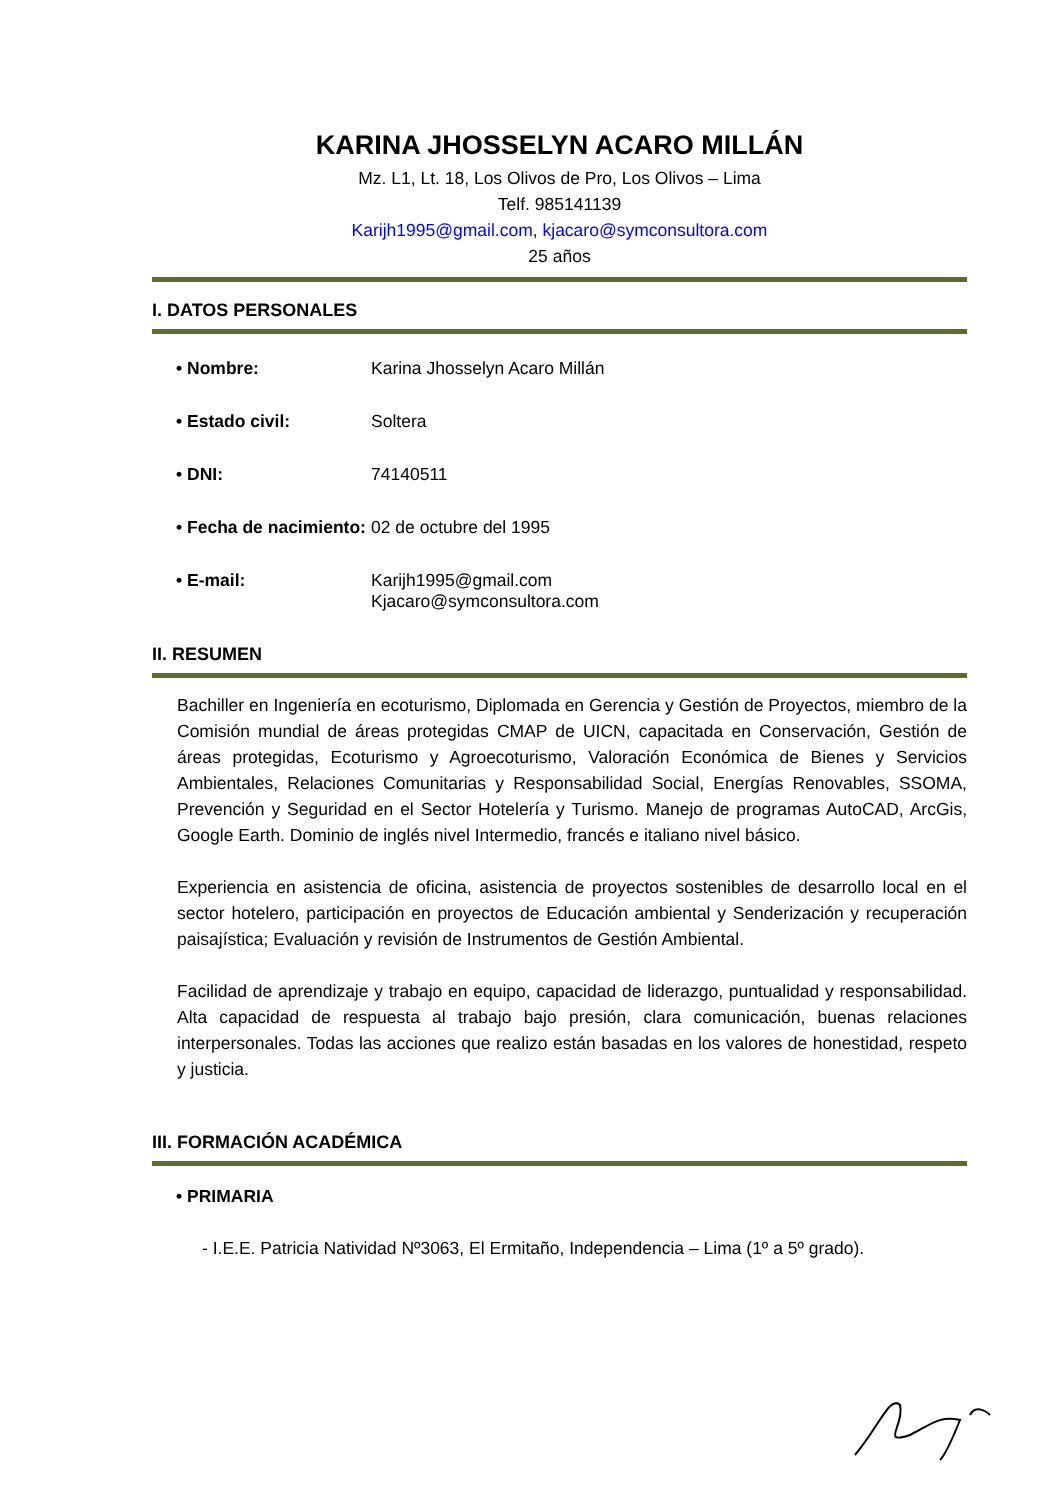KARINA JHOSSELYN ACARO MILLÁN
Mz. L1, Lt. 18, Los Olivos de Pro, Los Olivos – Lima
Telf. 985141139
Karijh1995@gmail.com, kjacaro@symconsultora.com
25 años
I. DATOS PERSONALES
• Nombre: Karina Jhosselyn Acaro Millán
• Estado civil: Soltera
• DNI: 74140511
• Fecha de nacimiento: 02 de octubre del 1995
• E-mail: Karijh1995@gmail.com
Kjacaro@symconsultora.com
II. RESUMEN
Bachiller en Ingeniería en ecoturismo, Diplomada en Gerencia y Gestión de Proyectos, miembro de la Comisión mundial de áreas protegidas CMAP de UICN, capacitada en Conservación, Gestión de áreas protegidas, Ecoturismo y Agroecoturismo, Valoración Económica de Bienes y Servicios Ambientales, Relaciones Comunitarias y Responsabilidad Social, Energías Renovables, SSOMA, Prevención y Seguridad en el Sector Hotelería y Turismo. Manejo de programas AutoCAD, ArcGis, Google Earth. Dominio de inglés nivel Intermedio, francés e italiano nivel básico.
Experiencia en asistencia de oficina, asistencia de proyectos sostenibles de desarrollo local en el sector hotelero, participación en proyectos de Educación ambiental y Senderización y recuperación paisajística; Evaluación y revisión de Instrumentos de Gestión Ambiental.
Facilidad de aprendizaje y trabajo en equipo, capacidad de liderazgo, puntualidad y responsabilidad. Alta capacidad de respuesta al trabajo bajo presión, clara comunicación, buenas relaciones interpersonales. Todas las acciones que realizo están basadas en los valores de honestidad, respeto y justicia.
III. FORMACIÓN ACADÉMICA
• PRIMARIA
- I.E.E. Patricia Natividad Nº3063, El Ermitaño, Independencia – Lima (1º a 5º grado).